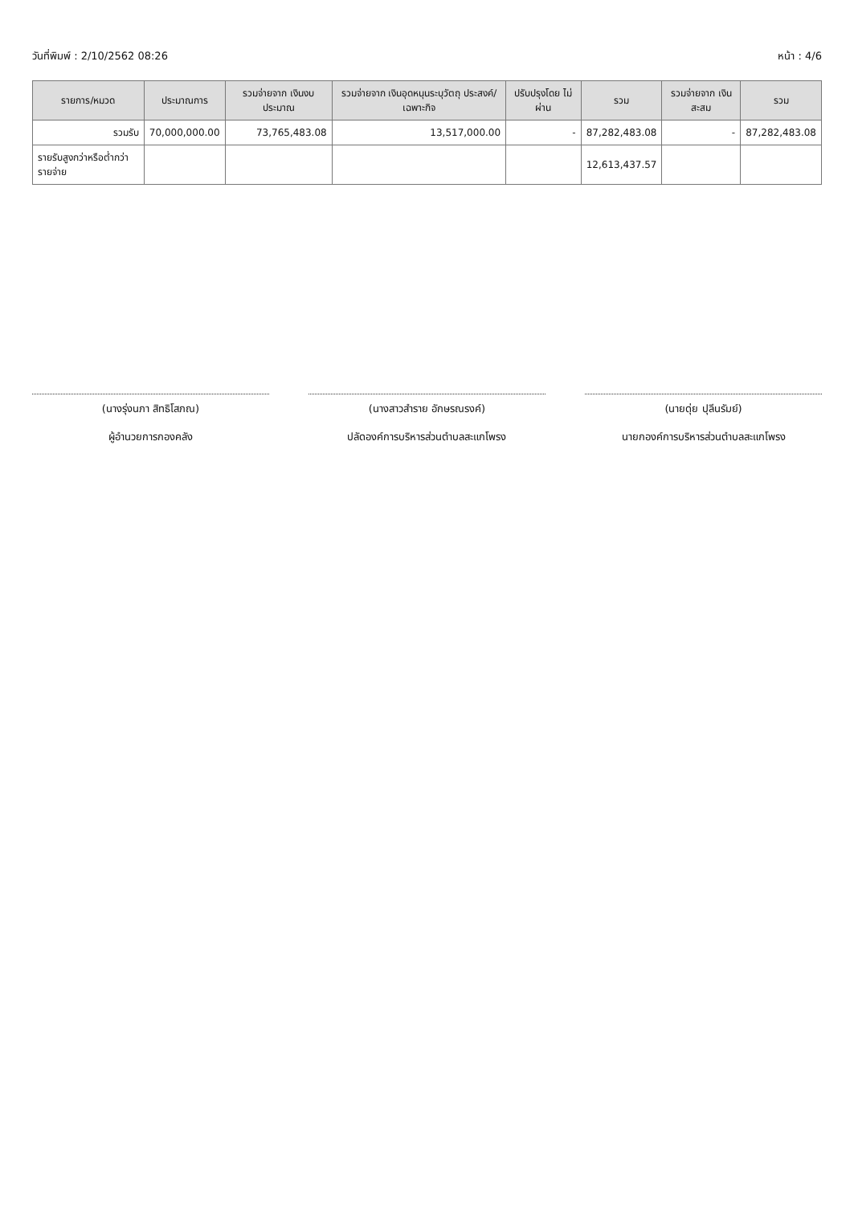วันที่พิมพ์ : 2/10/2562 08:26 หน้า : 4/6
| รายการ/หมวด | ประมาณการ | รวมจ่ายจาก เงินงบประมาณ | รวมจ่ายจาก เงินอุดหนุนระบุวัตถุ ประสงค์/เฉพาะกิจ | ปรับปรุงโดย ไม่ผ่าน | รวม | รวมจ่ายจาก เงินสะสม | รวม |
| --- | --- | --- | --- | --- | --- | --- | --- |
| รวมรับ | 70,000,000.00 | 73,765,483.08 | 13,517,000.00 | - | 87,282,483.08 | - | 87,282,483.08 |
| รายรับสูงกว่าหรือต่ำกว่ารายจ่าย | | | | | 12,613,437.57 | | |
(นางรุ่งนภา สิทธิโสภณ)
ผู้อำนวยการกองคลัง
(นางสาวสำราย อักษรณรงค์)
ปลัดองค์การบริหารส่วนตำบลสะแกโพรง
(นายดุ่ย ปุลีนรัมย์)
นายกองค์การบริหารส่วนตำบลสะแกโพรง